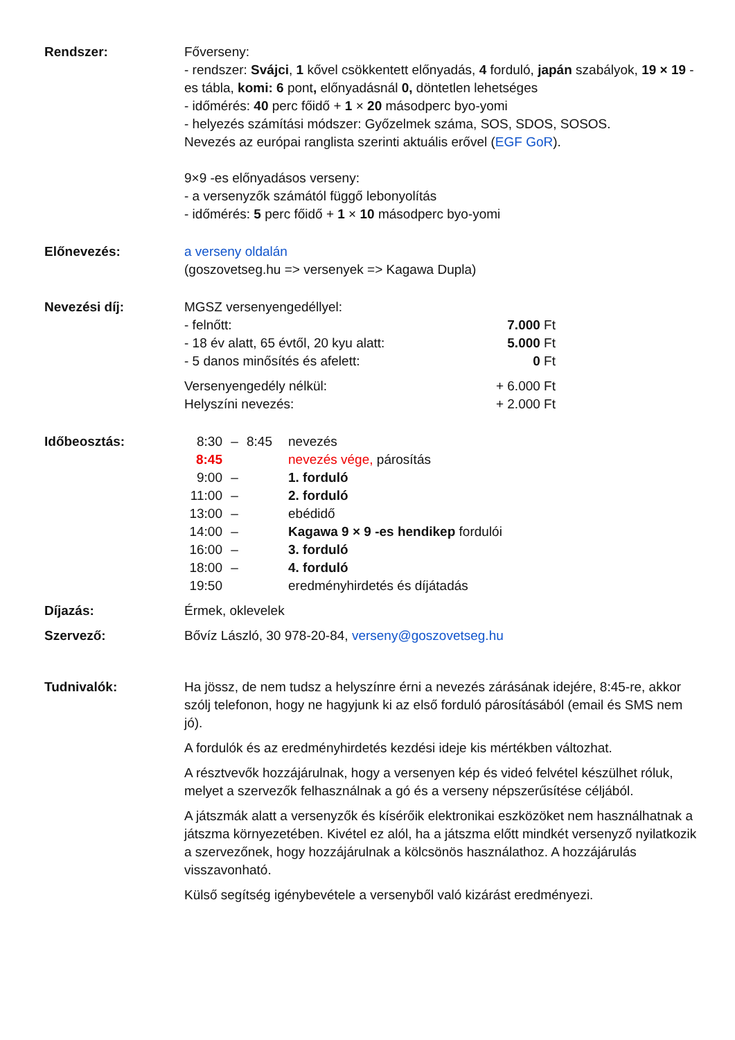Rendszer: Főverseny:
- rendszer: Svájci, 1 kővel csökkentett előnyadás, 4 forduló, japán szabályok, 19 × 19 -es tábla, komi: 6 pont, előnyadásnál 0, döntetlen lehetséges
- időmérés: 40 perc főidő + 1 × 20 másodperc byo-yomi
- helyezés számítási módszer: Győzelmek száma, SOS, SDOS, SOSOS.
Nevezés az európai ranglista szerinti aktuális erővel (EGF GoR).
9×9 -es előnyadásos verseny:
- a versenyzők számától függő lebonyolítás
- időmérés: 5 perc főidő + 1 × 10 másodperc byo-yomi
Előnevezés: a verseny oldalán
(goszovetseg.hu => versenyek => Kagawa Dupla)
Nevezési díj:
| MGSZ versenyengedéllyel: | |
| - felnőtt: | 7.000 Ft |
| - 18 év alatt, 65 évtől, 20 kyu alatt: | 5.000 Ft |
| - 5 danos minősítés és afelett: | 0 Ft |
| Versenyengedély nélkül: | + 6.000 Ft |
| Helyszíni nevezés: | + 2.000 Ft |
Időbeosztás:
| 8:30 | – | 8:45 | nevezés |
| 8:45 | | | nevezés vége, párosítás |
| 9:00 | – | | 1. forduló |
| 11:00 | – | | 2. forduló |
| 13:00 | – | | ebédidő |
| 14:00 | – | | Kagawa 9 × 9 -es hendikep fordulói |
| 16:00 | – | | 3. forduló |
| 18:00 | – | | 4. forduló |
| 19:50 | | | eredményhirdetés és díjátadás |
Díjazás: Érmek, oklevelek
Szervező: Bővíz László, 30 978-20-84, verseny@goszovetseg.hu
Tudnivalók: Ha jössz, de nem tudsz a helyszínre érni a nevezés zárásának idejére, 8:45-re, akkor szólj telefonon, hogy ne hagyjunk ki az első forduló párosításából (email és SMS nem jó).
A fordulók és az eredményhirdetés kezdési ideje kis mértékben változhat.
A résztvevők hozzájárulnak, hogy a versenyen kép és videó felvétel készülhet róluk, melyet a szervezők felhasználnak a gó és a verseny népszerűsítése céljából.
A játszmák alatt a versenyzők és kísérőik elektronikai eszközöket nem használhatnak a játszma környezetében. Kivétel ez alól, ha a játszma előtt mindkét versenyző nyilatkozik a szervezőnek, hogy hozzájárulnak a kölcsönös használathoz. A hozzájárulás visszavonható.
Külső segítség igénybevétele a versenyből való kizárást eredményezi.